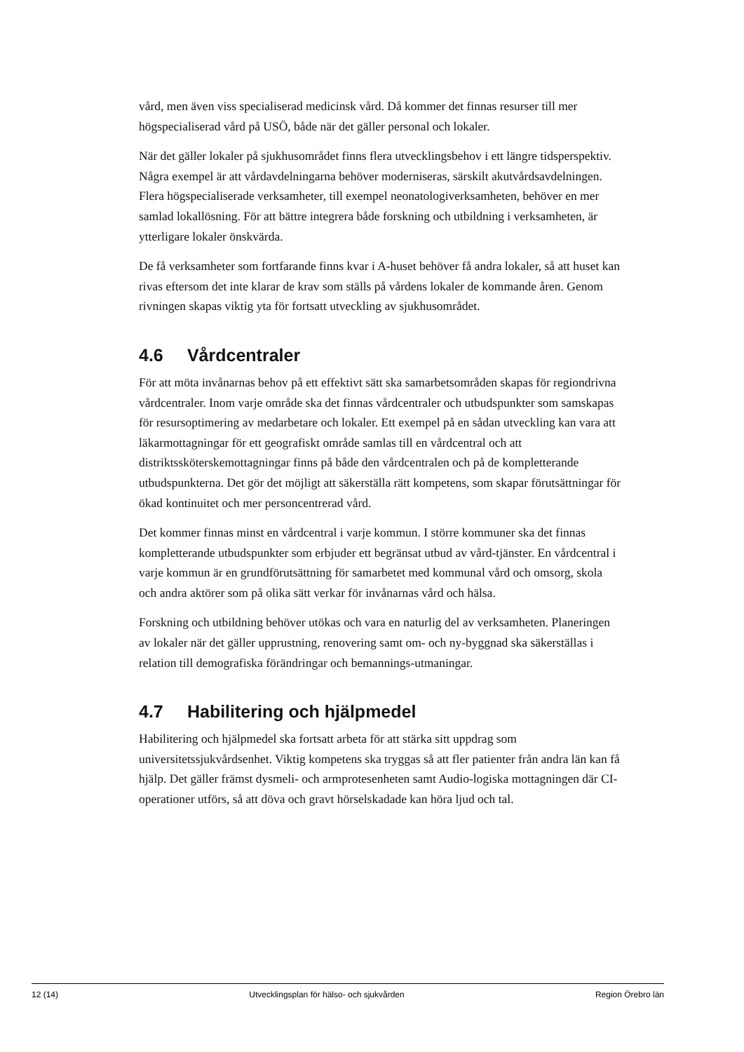vård, men även viss specialiserad medicinsk vård. Då kommer det finnas resurser till mer högspecialiserad vård på USÖ, både när det gäller personal och lokaler.
När det gäller lokaler på sjukhusområdet finns flera utvecklingsbehov i ett längre tidsperspektiv. Några exempel är att vårdavdelningarna behöver moderniseras, särskilt akutvårdsavdelningen. Flera högspecialiserade verksamheter, till exempel neonatologiverksamheten, behöver en mer samlad lokallösning. För att bättre integrera både forskning och utbildning i verksamheten, är ytterligare lokaler önskvärda.
De få verksamheter som fortfarande finns kvar i A-huset behöver få andra lokaler, så att huset kan rivas eftersom det inte klarar de krav som ställs på vårdens lokaler de kommande åren. Genom rivningen skapas viktig yta för fortsatt utveckling av sjukhusområdet.
4.6 Vårdcentraler
För att möta invånarnas behov på ett effektivt sätt ska samarbetsområden skapas för regiondrivna vårdcentraler. Inom varje område ska det finnas vårdcentraler och utbudspunkter som samskapas för resursoptimering av medarbetare och lokaler. Ett exempel på en sådan utveckling kan vara att läkarmottagningar för ett geografiskt område samlas till en vårdcentral och att distriktssköterskemottagningar finns på både den vårdcentralen och på de kompletterande utbudspunkterna. Det gör det möjligt att säkerställa rätt kompetens, som skapar förutsättningar för ökad kontinuitet och mer personcentrerad vård.
Det kommer finnas minst en vårdcentral i varje kommun. I större kommuner ska det finnas kompletterande utbudspunkter som erbjuder ett begränsat utbud av vård-tjänster. En vårdcentral i varje kommun är en grundförutsättning för samarbetet med kommunal vård och omsorg, skola och andra aktörer som på olika sätt verkar för invånarnas vård och hälsa.
Forskning och utbildning behöver utökas och vara en naturlig del av verksamheten. Planeringen av lokaler när det gäller upprustning, renovering samt om- och ny-byggnad ska säkerställas i relation till demografiska förändringar och bemannings-utmaningar.
4.7 Habilitering och hjälpmedel
Habilitering och hjälpmedel ska fortsatt arbeta för att stärka sitt uppdrag som universitetssjukvårdsenhet. Viktig kompetens ska tryggas så att fler patienter från andra län kan få hjälp. Det gäller främst dysmeli- och armprotesenheten samt Audio-logiska mottagningen där CI-operationer utförs, så att döva och gravt hörselskadade kan höra ljud och tal.
12 (14) Utvecklingsplan för hälso- och sjukvården Region Örebro län